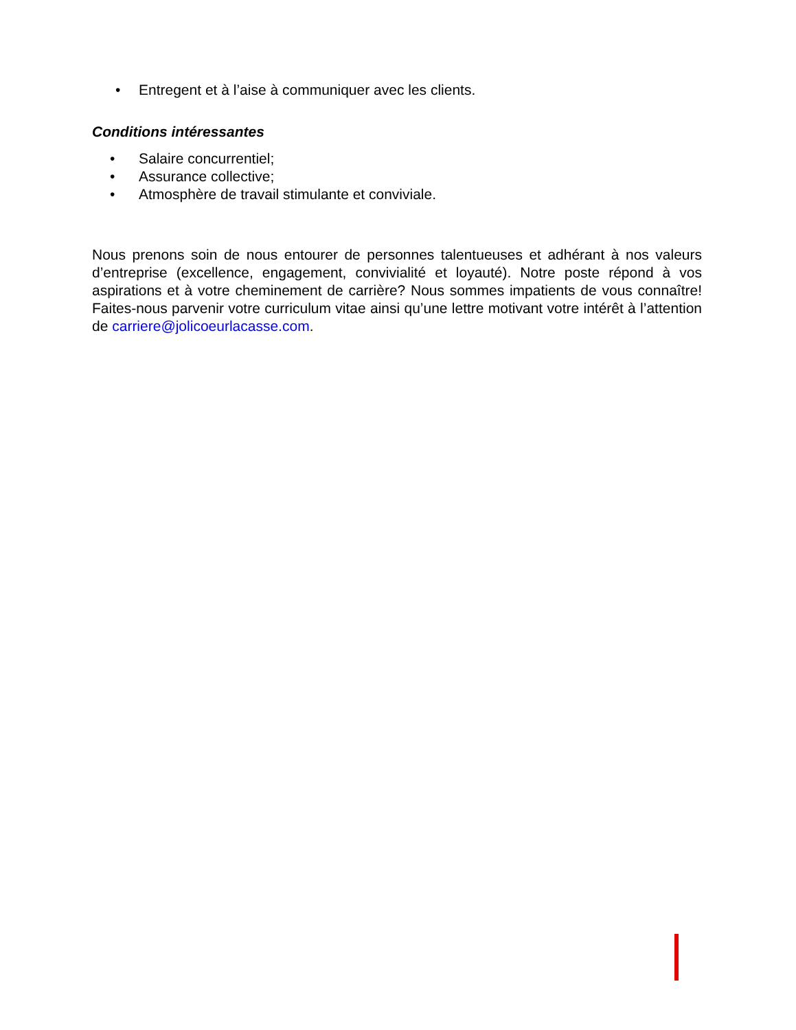• Entregent et à l’aise à communiquer avec les clients.
Conditions intéressantes
• Salaire concurrentiel;
• Assurance collective;
• Atmosphère de travail stimulante et conviviale.
Nous prenons soin de nous entourer de personnes talentueuses et adhérant à nos valeurs d’entreprise (excellence, engagement, convivialité et loyauté). Notre poste répond à vos aspirations et à votre cheminement de carrière? Nous sommes impatients de vous connaître! Faites-nous parvenir votre curriculum vitae ainsi qu’une lettre motivant votre intérêt à l’attention de carriere@jolicoeurlacasse.com.